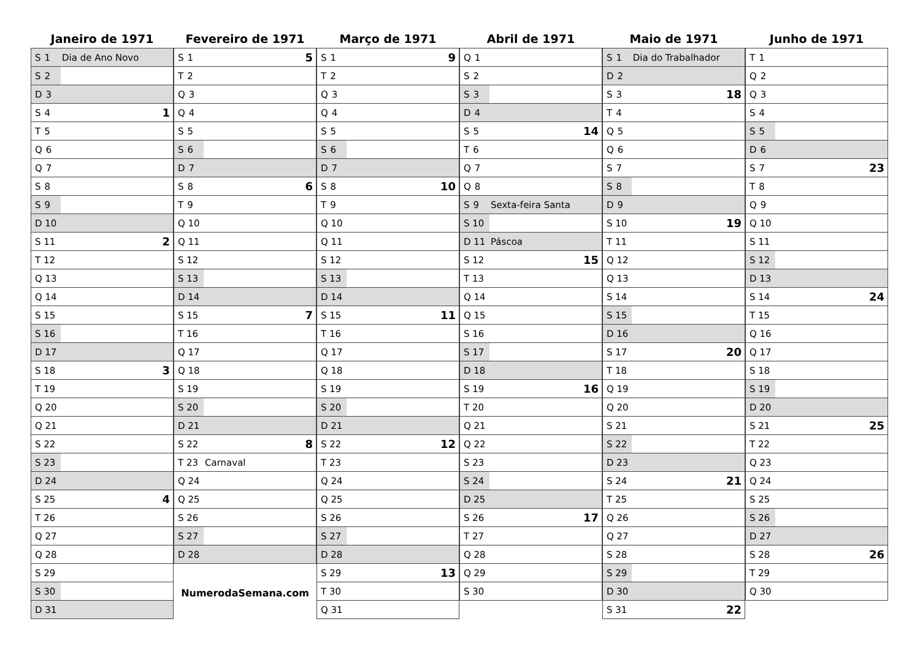Janeiro de 1971
| S 1 | Dia de Ano Novo | |
| S 2 | | |
| D 3 | | |
| S 4 | | 1 |
| T 5 | | |
| Q 6 | | |
| Q 7 | | |
| S 8 | | |
| S 9 | | |
| D 10 | | |
| S 11 | | 2 |
| T 12 | | |
| Q 13 | | |
| Q 14 | | |
| S 15 | | |
| S 16 | | |
| D 17 | | |
| S 18 | | 3 |
| T 19 | | |
| Q 20 | | |
| Q 21 | | |
| S 22 | | |
| S 23 | | |
| D 24 | | |
| S 25 | | 4 |
| T 26 | | |
| Q 27 | | |
| Q 28 | | |
| S 29 | | |
| S 30 | | |
| D 31 | | |
Fevereiro de 1971
| S 1 | | 5 |
| T 2 | | |
| Q 3 | | |
| Q 4 | | |
| S 5 | | |
| S 6 | | |
| D 7 | | |
| S 8 | | 6 |
| T 9 | | |
| Q 10 | | |
| Q 11 | | |
| S 12 | | |
| S 13 | | |
| D 14 | | |
| S 15 | | 7 |
| T 16 | | |
| Q 17 | | |
| Q 18 | | |
| S 19 | | |
| S 20 | | |
| D 21 | | |
| S 22 | | 8 |
| T 23 | Carnaval | |
| Q 24 | | |
| Q 25 | | |
| S 26 | | |
| S 27 | | |
| D 28 | | |
NumerodaSemana.com
Março de 1971
| S 1 | | 9 |
| T 2 | | |
| Q 3 | | |
| Q 4 | | |
| S 5 | | |
| S 6 | | |
| D 7 | | |
| S 8 | | 10 |
| T 9 | | |
| Q 10 | | |
| Q 11 | | |
| S 12 | | |
| S 13 | | |
| D 14 | | |
| S 15 | | 11 |
| T 16 | | |
| Q 17 | | |
| Q 18 | | |
| S 19 | | |
| S 20 | | |
| D 21 | | |
| S 22 | | 12 |
| T 23 | | |
| Q 24 | | |
| Q 25 | | |
| S 26 | | |
| S 27 | | |
| D 28 | | |
| S 29 | | 13 |
| T 30 | | |
| Q 31 | | |
Abril de 1971
| Q 1 | | |
| S 2 | | |
| S 3 | | |
| D 4 | | |
| S 5 | | 14 |
| T 6 | | |
| Q 7 | | |
| Q 8 | | |
| S 9 | Sexta-feira Santa | |
| S 10 | | |
| D 11 | Páscoa | |
| S 12 | | 15 |
| T 13 | | |
| Q 14 | | |
| Q 15 | | |
| S 16 | | |
| S 17 | | |
| D 18 | | |
| S 19 | | 16 |
| T 20 | | |
| Q 21 | | |
| Q 22 | | |
| S 23 | | |
| S 24 | | |
| D 25 | | |
| S 26 | | 17 |
| T 27 | | |
| Q 28 | | |
| Q 29 | | |
| S 30 | | |
Maio de 1971
| S 1 | Dia do Trabalhador | |
| D 2 | | |
| S 3 | | 18 |
| T 4 | | |
| Q 5 | | |
| Q 6 | | |
| S 7 | | |
| S 8 | | |
| D 9 | | |
| S 10 | | 19 |
| T 11 | | |
| Q 12 | | |
| Q 13 | | |
| S 14 | | |
| S 15 | | |
| D 16 | | |
| S 17 | | 20 |
| T 18 | | |
| Q 19 | | |
| Q 20 | | |
| S 21 | | |
| S 22 | | |
| D 23 | | |
| S 24 | | 21 |
| T 25 | | |
| Q 26 | | |
| Q 27 | | |
| S 28 | | |
| S 29 | | |
| D 30 | | |
| S 31 | | 22 |
Junho de 1971
| T 1 | | |
| Q 2 | | |
| Q 3 | | |
| S 4 | | |
| S 5 | | |
| D 6 | | |
| S 7 | | 23 |
| T 8 | | |
| Q 9 | | |
| Q 10 | | |
| S 11 | | |
| S 12 | | |
| D 13 | | |
| S 14 | | 24 |
| T 15 | | |
| Q 16 | | |
| Q 17 | | |
| S 18 | | |
| S 19 | | |
| D 20 | | |
| S 21 | | 25 |
| T 22 | | |
| Q 23 | | |
| Q 24 | | |
| S 25 | | |
| S 26 | | |
| D 27 | | |
| S 28 | | 26 |
| T 29 | | |
| Q 30 | | |